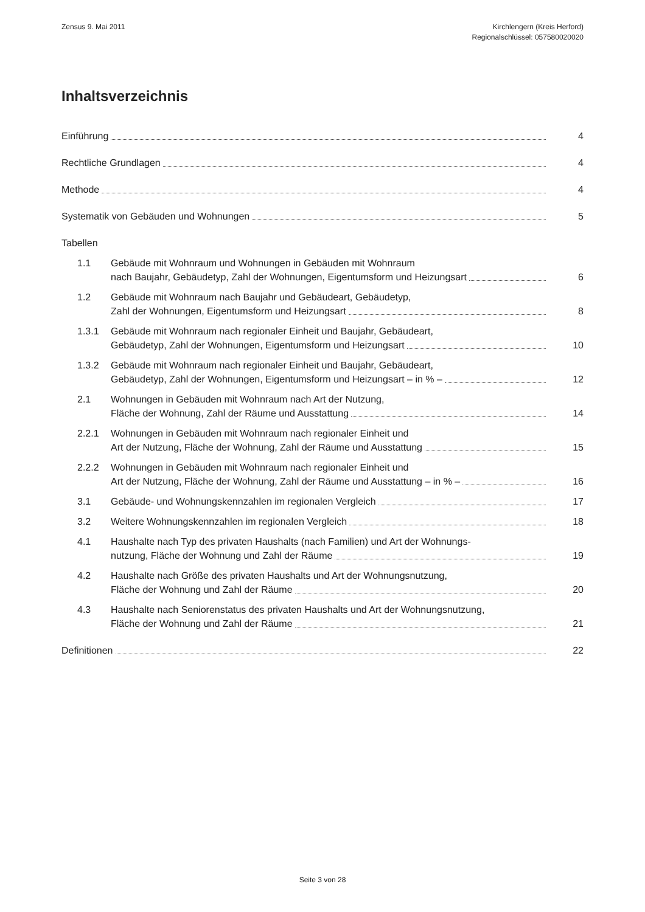Zensus 9. Mai 2011 Kirchlengern (Kreis Herford)
Regionalschlüssel: 057580020020
Inhaltsverzeichnis
Einführung
4
Rechtliche Grundlagen
4
Methode
4
Systematik von Gebäuden und Wohnungen
5
Tabellen
1.1 Gebäude mit Wohnraum und Wohnungen in Gebäuden mit Wohnraum
nach Baujahr, Gebäudetyp, Zahl der Wohnungen, Eigentumsform und Heizungsart
6
1.2 Gebäude mit Wohnraum nach Baujahr und Gebäudeart, Gebäudetyp,
Zahl der Wohnungen, Eigentumsform und Heizungsart
8
1.3.1 Gebäude mit Wohnraum nach regionaler Einheit und Baujahr, Gebäudeart,
Gebäudetyp, Zahl der Wohnungen, Eigentumsform und Heizungsart
10
1.3.2 Gebäude mit Wohnraum nach regionaler Einheit und Baujahr, Gebäudeart,
Gebäudetyp, Zahl der Wohnungen, Eigentumsform und Heizungsart – in % –
12
2.1 Wohnungen in Gebäuden mit Wohnraum nach Art der Nutzung,
Fläche der Wohnung, Zahl der Räume und Ausstattung
14
2.2.1 Wohnungen in Gebäuden mit Wohnraum nach regionaler Einheit und
Art der Nutzung, Fläche der Wohnung, Zahl der Räume und Ausstattung
15
2.2.2 Wohnungen in Gebäuden mit Wohnraum nach regionaler Einheit und
Art der Nutzung, Fläche der Wohnung, Zahl der Räume und Ausstattung – in % –
16
3.1
Gebäude- und Wohnungskennzahlen im regionalen Vergleich
17
3.2
Weitere Wohnungskennzahlen im regionalen Vergleich
18
4.1 Haushalte nach Typ des privaten Haushalts (nach Familien) und Art der Wohnungs-
nutzung, Fläche der Wohnung und Zahl der Räume
19
4.2 Haushalte nach Größe des privaten Haushalts und Art der Wohnungsnutzung,
Fläche der Wohnung und Zahl der Räume
20
4.3 Haushalte nach Seniorenstatus des privaten Haushalts und Art der Wohnungsnutzung,
Fläche der Wohnung und Zahl der Räume
21
Definitionen
22
Seite 3 von 28